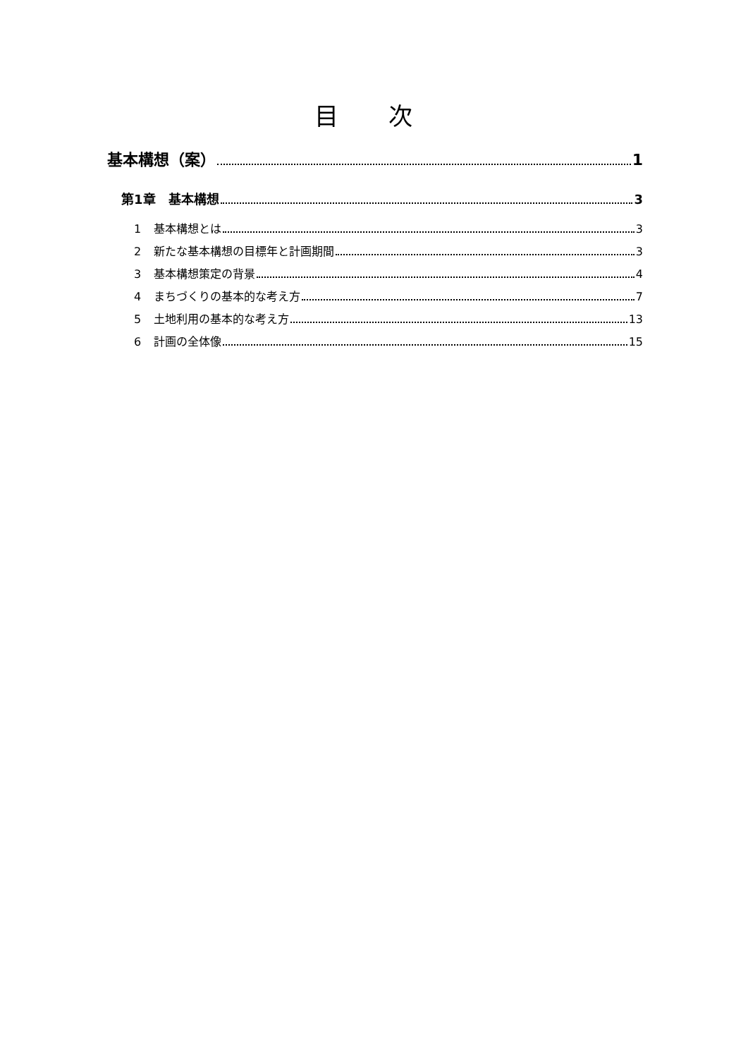目 次
基本構想（案） 1
第1章　基本構想 3
1 基本構想とは 3
2 新たな基本構想の目標年と計画期間 3
3 基本構想策定の背景 4
4 まちづくりの基本的な考え方 7
5 土地利用の基本的な考え方 13
6 計画の全体像 15